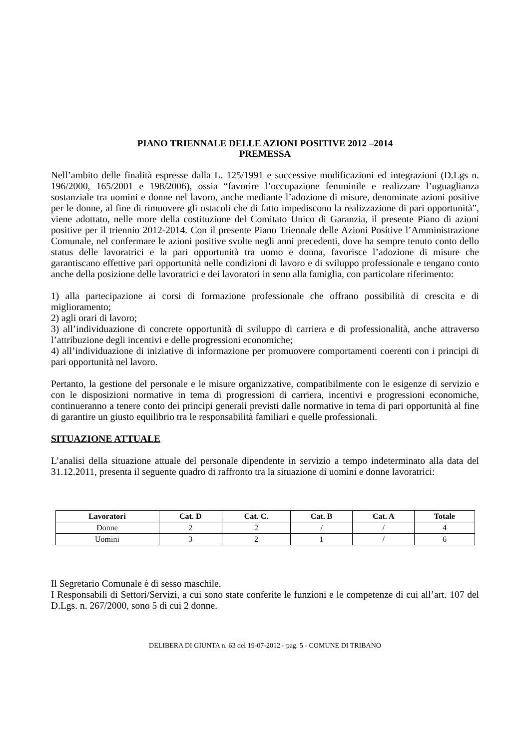PIANO TRIENNALE DELLE AZIONI POSITIVE 2012 –2014
PREMESSA
Nell’ambito delle finalità espresse dalla L. 125/1991 e successive modificazioni ed integrazioni (D.Lgs n. 196/2000, 165/2001 e 198/2006), ossia “favorire l’occupazione femminile e realizzare l’uguaglianza sostanziale tra uomini e donne nel lavoro, anche mediante l’adozione di misure, denominate azioni positive per le donne, al fine di rimuovere gli ostacoli che di fatto impediscono la realizzazione di pari opportunità”, viene adottato, nelle more della costituzione del Comitato Unico di Garanzia, il presente Piano di azioni positive per il triennio 2012-2014. Con il presente Piano Triennale delle Azioni Positive l’Amministrazione Comunale, nel confermare le azioni positive svolte negli anni precedenti, dove ha sempre tenuto conto dello status delle lavoratrici e la pari opportunità tra uomo e donna, favorisce l’adozione di misure che garantiscano effettive pari opportunità nelle condizioni di lavoro e di sviluppo professionale e tengano conto anche della posizione delle lavoratrici e dei lavoratori in seno alla famiglia, con particolare riferimento:
1) alla partecipazione ai corsi di formazione professionale che offrano possibilità di crescita e di miglioramento;
2) agli orari di lavoro;
3) all’individuazione di concrete opportunità di sviluppo di carriera e di professionalità, anche attraverso l’attribuzione degli incentivi e delle progressioni economiche;
4) all’individuazione di iniziative di informazione per promuovere comportamenti coerenti con i principi di pari opportunità nel lavoro.
Pertanto, la gestione del personale e le misure organizzative, compatibilmente con le esigenze di servizio e con le disposizioni normative in tema di progressioni di carriera, incentivi e progressioni economiche, continueranno a tenere conto dei principi generali previsti dalle normative in tema di pari opportunità al fine di garantire un giusto equilibrio tra le responsabilità familiari e quelle professionali.
SITUAZIONE ATTUALE
L’analisi della situazione attuale del personale dipendente in servizio a tempo indeterminato alla data del 31.12.2011, presenta il seguente quadro di raffronto tra la situazione di uomini e donne lavoratrici:
| Lavoratori | Cat. D | Cat. C. | Cat. B | Cat. A | Totale |
| --- | --- | --- | --- | --- | --- |
| Donne | 2 | 2 | / | / | 4 |
| Uomini | 3 | 2 | 1 | / | 6 |
Il Segretario Comunale è di sesso maschile.
I Responsabili di Settori/Servizi, a cui sono state conferite le funzioni e le competenze di cui all’art. 107 del D.Lgs. n. 267/2000, sono 5 di cui 2 donne.
DELIBERA DI GIUNTA n. 63 del 19-07-2012 - pag. 5 - COMUNE DI TRIBANO